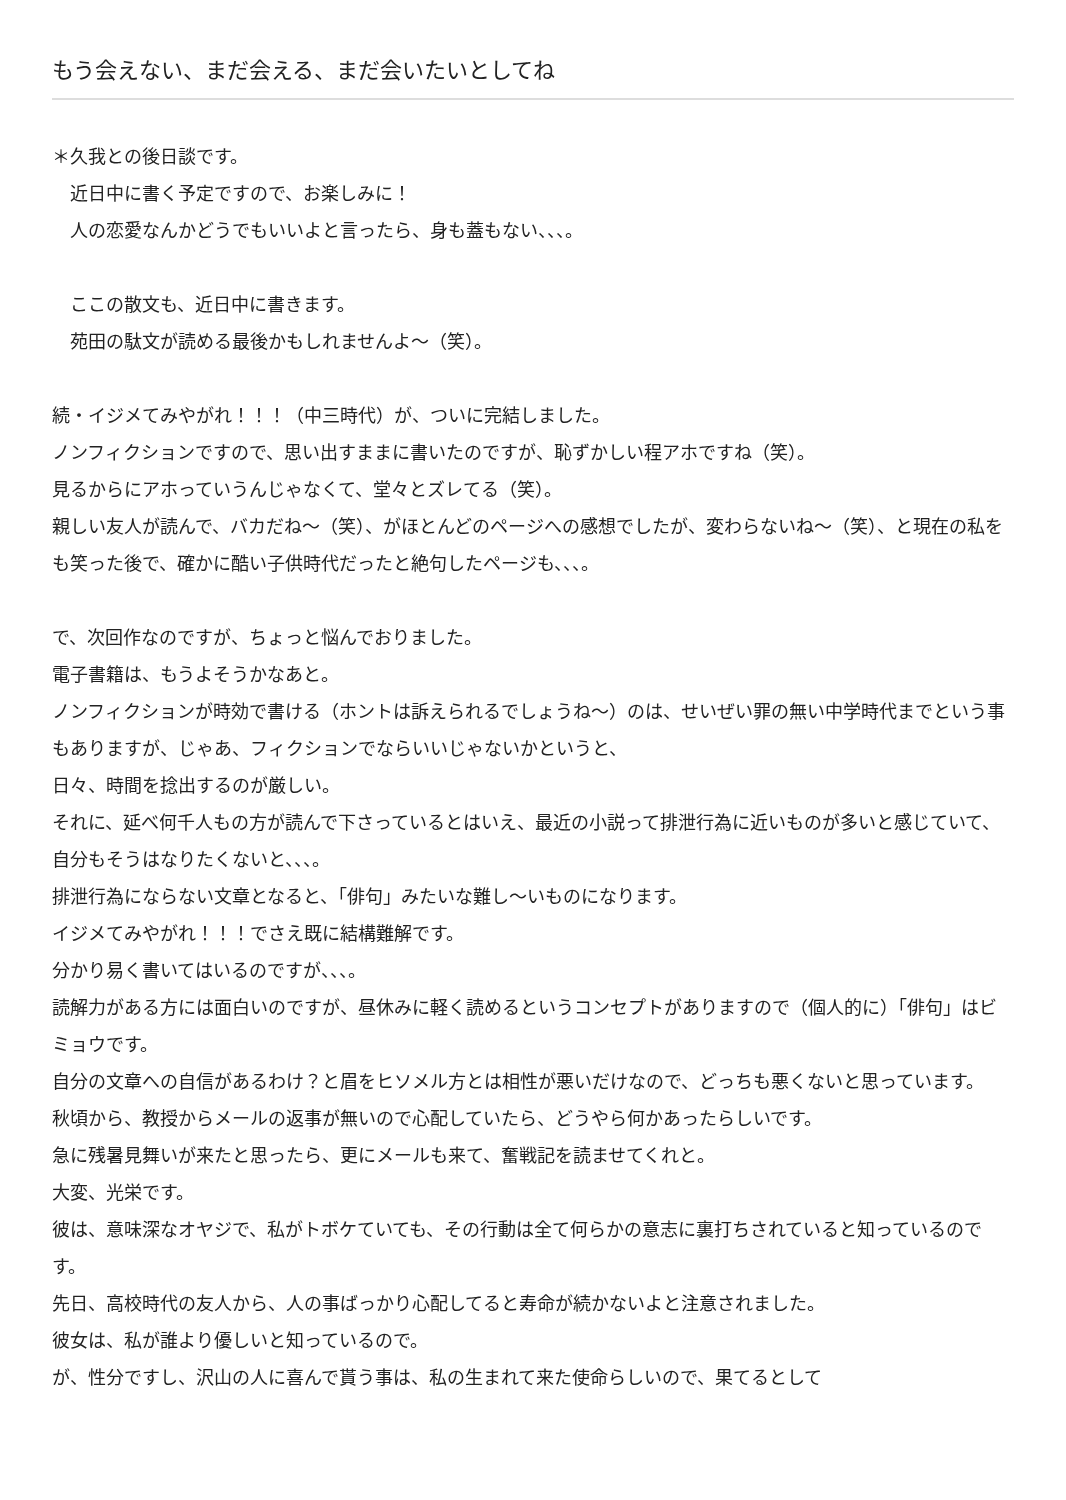もう会えない、まだ会える、まだ会いたいとしてね
＊久我との後日談です。
　近日中に書く予定ですので、お楽しみに！
　人の恋愛なんかどうでもいいよと言ったら、身も蓋もない、、、。
　ここの散文も、近日中に書きます。
　苑田の駄文が読める最後かもしれませんよ～（笑）。
続・イジメてみやがれ！！！（中三時代）が、ついに完結しました。
ノンフィクションですので、思い出すままに書いたのですが、恥ずかしい程アホですね（笑）。
見るからにアホっていうんじゃなくて、堂々とズレてる（笑）。
親しい友人が読んで、バカだね～（笑）、がほとんどのページへの感想でしたが、変わらないね～（笑）、と現在の私をも笑った後で、確かに酷い子供時代だったと絶句したページも、、、。
で、次回作なのですが、ちょっと悩んでおりました。
電子書籍は、もうよそうかなあと。
ノンフィクションが時効で書ける（ホントは訴えられるでしょうね～）のは、せいぜい罪の無い中学時代までという事もありますが、じゃあ、フィクションでならいいじゃないかというと、
日々、時間を捻出するのが厳しい。
それに、延べ何千人もの方が読んで下さっているとはいえ、最近の小説って排泄行為に近いものが多いと感じていて、自分もそうはなりたくないと、、、。
排泄行為にならない文章となると、「俳句」みたいな難し～いものになります。
イジメてみやがれ！！！でさえ既に結構難解です。
分かり易く書いてはいるのですが、、、。
読解力がある方には面白いのですが、昼休みに軽く読めるというコンセプトがありますので（個人的に）「俳句」はビミョウです。
自分の文章への自信があるわけ？と眉をヒソメル方とは相性が悪いだけなので、どっちも悪くないと思っています。
秋頃から、教授からメールの返事が無いので心配していたら、どうやら何かあったらしいです。
急に残暑見舞いが来たと思ったら、更にメールも来て、奮戦記を読ませてくれと。
大変、光栄です。
彼は、意味深なオヤジで、私がトボケていても、その行動は全て何らかの意志に裏打ちされていると知っているのです。
先日、高校時代の友人から、人の事ばっかり心配してると寿命が続かないよと注意されました。
彼女は、私が誰より優しいと知っているので。
が、性分ですし、沢山の人に喜んで貰う事は、私の生まれて来た使命らしいので、果てるとして